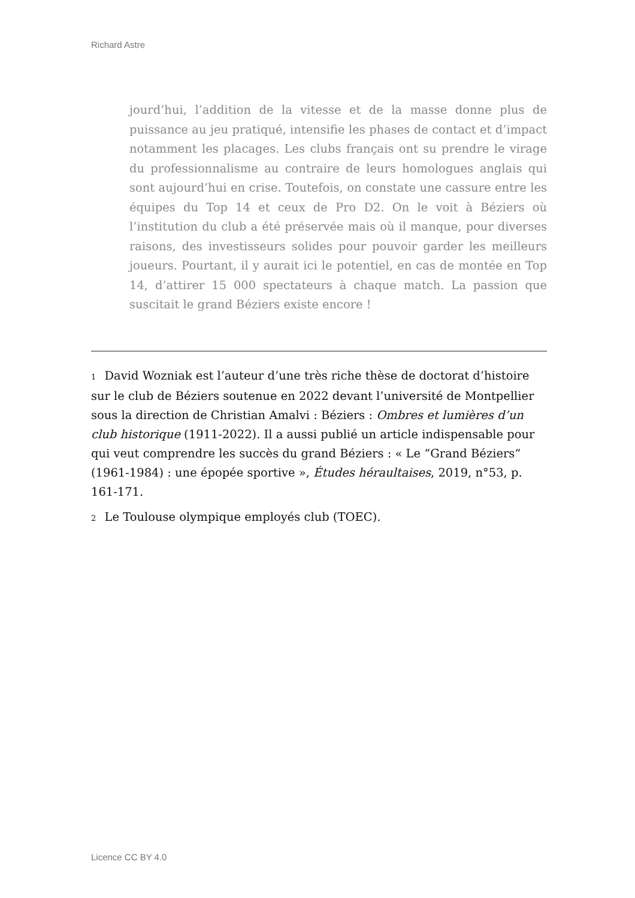Richard Astre
jourd’hui, l’addition de la vitesse et de la masse donne plus de puissance au jeu pratiqué, intensifie les phases de contact et d’impact notamment les placages. Les clubs français ont su prendre le virage du professionnalisme au contraire de leurs homologues anglais qui sont aujourd’hui en crise. Toutefois, on constate une cassure entre les équipes du Top 14 et ceux de Pro D2. On le voit à Béziers où l’institution du club a été préservée mais où il manque, pour diverses raisons, des investisseurs solides pour pouvoir garder les meilleurs joueurs. Pourtant, il y aurait ici le potentiel, en cas de montée en Top 14, d’attirer 15 000 spectateurs à chaque match. La passion que suscitait le grand Béziers existe encore !
1 David Wozniak est l’auteur d’une très riche thèse de doctorat d’histoire sur le club de Béziers soutenue en 2022 devant l’université de Montpellier sous la direction de Christian Amalvi : Béziers : Ombres et lumières d’un club historique (1911-2022). Il a aussi publié un article indispensable pour qui veut comprendre les succès du grand Béziers : « Le “Grand Béziers“ (1961-1984) : une épopée sportive », Études héraultaises, 2019, n°53, p. 161-171.
2 Le Toulouse olympique employés club (TOEC).
Licence CC BY 4.0